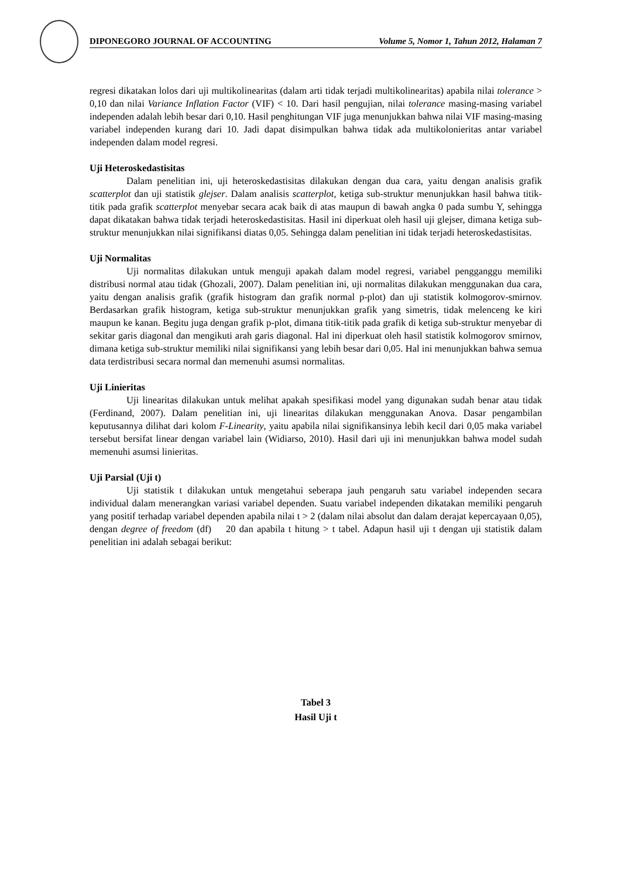DIPONEGORO JOURNAL OF ACCOUNTING Volume 5, Nomor 1, Tahun 2012, Halaman 7
regresi dikatakan lolos dari uji multikolinearitas (dalam arti tidak terjadi multikolinearitas) apabila nilai tolerance > 0,10 dan nilai Variance Inflation Factor (VIF) < 10. Dari hasil pengujian, nilai tolerance masing-masing variabel independen adalah lebih besar dari 0,10. Hasil penghitungan VIF juga menunjukkan bahwa nilai VIF masing-masing variabel independen kurang dari 10. Jadi dapat disimpulkan bahwa tidak ada multikolonieritas antar variabel independen dalam model regresi.
Uji Heteroskedastisitas
Dalam penelitian ini, uji heteroskedastisitas dilakukan dengan dua cara, yaitu dengan analisis grafik scatterplot dan uji statistik glejser. Dalam analisis scatterplot, ketiga sub-struktur menunjukkan hasil bahwa titik-titik pada grafik scatterplot menyebar secara acak baik di atas maupun di bawah angka 0 pada sumbu Y, sehingga dapat dikatakan bahwa tidak terjadi heteroskedastisitas. Hasil ini diperkuat oleh hasil uji glejser, dimana ketiga sub-struktur menunjukkan nilai signifikansi diatas 0,05. Sehingga dalam penelitian ini tidak terjadi heteroskedastisitas.
Uji Normalitas
Uji normalitas dilakukan untuk menguji apakah dalam model regresi, variabel pengganggu memiliki distribusi normal atau tidak (Ghozali, 2007). Dalam penelitian ini, uji normalitas dilakukan menggunakan dua cara, yaitu dengan analisis grafik (grafik histogram dan grafik normal p-plot) dan uji statistik kolmogorov-smirnov. Berdasarkan grafik histogram, ketiga sub-struktur menunjukkan grafik yang simetris, tidak melenceng ke kiri maupun ke kanan. Begitu juga dengan grafik p-plot, dimana titik-titik pada grafik di ketiga sub-struktur menyebar di sekitar garis diagonal dan mengikuti arah garis diagonal. Hal ini diperkuat oleh hasil statistik kolmogorov smirnov, dimana ketiga sub-struktur memiliki nilai signifikansi yang lebih besar dari 0,05. Hal ini menunjukkan bahwa semua data terdistribusi secara normal dan memenuhi asumsi normalitas.
Uji Linieritas
Uji linearitas dilakukan untuk melihat apakah spesifikasi model yang digunakan sudah benar atau tidak (Ferdinand, 2007). Dalam penelitian ini, uji linearitas dilakukan menggunakan Anova. Dasar pengambilan keputusannya dilihat dari kolom F-Linearity, yaitu apabila nilai signifikansinya lebih kecil dari 0,05 maka variabel tersebut bersifat linear dengan variabel lain (Widiarso, 2010). Hasil dari uji ini menunjukkan bahwa model sudah memenuhi asumsi linieritas.
Uji Parsial (Uji t)
Uji statistik t dilakukan untuk mengetahui seberapa jauh pengaruh satu variabel independen secara individual dalam menerangkan variasi variabel dependen. Suatu variabel independen dikatakan memiliki pengaruh yang positif terhadap variabel dependen apabila nilai t > 2 (dalam nilai absolut dan dalam derajat kepercayaan 0,05), dengan degree of freedom (df) 20 dan apabila t hitung > t tabel. Adapun hasil uji t dengan uji statistik dalam penelitian ini adalah sebagai berikut:
Tabel 3
Hasil Uji t